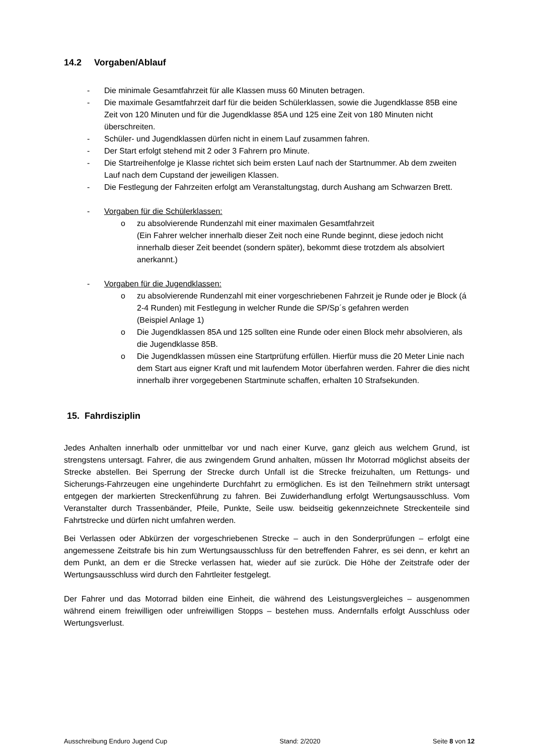14.2 Vorgaben/Ablauf
- Die minimale Gesamtfahrzeit für alle Klassen muss 60 Minuten betragen.
- Die maximale Gesamtfahrzeit darf für die beiden Schülerklassen, sowie die Jugendklasse 85B eine Zeit von 120 Minuten und für die Jugendklasse 85A und 125 eine Zeit von 180 Minuten nicht überschreiten.
- Schüler- und Jugendklassen dürfen nicht in einem Lauf zusammen fahren.
- Der Start erfolgt stehend mit 2 oder 3 Fahrern pro Minute.
- Die Startreihenfolge je Klasse richtet sich beim ersten Lauf nach der Startnummer. Ab dem zweiten Lauf nach dem Cupstand der jeweiligen Klassen.
- Die Festlegung der Fahrzeiten erfolgt am Veranstaltungstag, durch Aushang am Schwarzen Brett.
- Vorgaben für die Schülerklassen:
o zu absolvierende Rundenzahl mit einer maximalen Gesamtfahrzeit
(Ein Fahrer welcher innerhalb dieser Zeit noch eine Runde beginnt, diese jedoch nicht
innerhalb dieser Zeit beendet (sondern später), bekommt diese trotzdem als absolviert
anerkannt.)
- Vorgaben für die Jugendklassen:
o zu absolvierende Rundenzahl mit einer vorgeschriebenen Fahrzeit je Runde oder je Block (á 2-4 Runden) mit Festlegung in welcher Runde die SP/Sp´s gefahren werden
(Beispiel Anlage 1)
o Die Jugendklassen 85A und 125 sollten eine Runde oder einen Block mehr absolvieren, als die Jugendklasse 85B.
o Die Jugendklassen müssen eine Startprüfung erfüllen. Hierfür muss die 20 Meter Linie nach dem Start aus eigner Kraft und mit laufendem Motor überfahren werden. Fahrer die dies nicht innerhalb ihrer vorgegebenen Startminute schaffen, erhalten 10 Strafsekunden.
15. Fahrdisziplin
Jedes Anhalten innerhalb oder unmittelbar vor und nach einer Kurve, ganz gleich aus welchem Grund, ist strengstens untersagt. Fahrer, die aus zwingendem Grund anhalten, müssen Ihr Motorrad möglichst abseits der Strecke abstellen. Bei Sperrung der Strecke durch Unfall ist die Strecke freizuhalten, um Rettungs- und Sicherungs-Fahrzeugen eine ungehinderte Durchfahrt zu ermöglichen. Es ist den Teilnehmern strikt untersagt entgegen der markierten Streckenführung zu fahren. Bei Zuwiderhandlung erfolgt Wertungsausschluss. Vom Veranstalter durch Trassenbänder, Pfeile, Punkte, Seile usw. beidseitig gekennzeichnete Streckenteile sind Fahrtstrecke und dürfen nicht umfahren werden.
Bei Verlassen oder Abkürzen der vorgeschriebenen Strecke – auch in den Sonderprüfungen – erfolgt eine angemessene Zeitstrafe bis hin zum Wertungsausschluss für den betreffenden Fahrer, es sei denn, er kehrt an dem Punkt, an dem er die Strecke verlassen hat, wieder auf sie zurück. Die Höhe der Zeitstrafe oder der Wertungsausschluss wird durch den Fahrtleiter festgelegt.
Der Fahrer und das Motorrad bilden eine Einheit, die während des Leistungsvergleiches – ausgenommen während einem freiwilligen oder unfreiwilligen Stopps – bestehen muss. Andernfalls erfolgt Ausschluss oder Wertungsverlust.
Ausschreibung Enduro Jugend Cup Stand: 2/2020 Seite 8 von 12